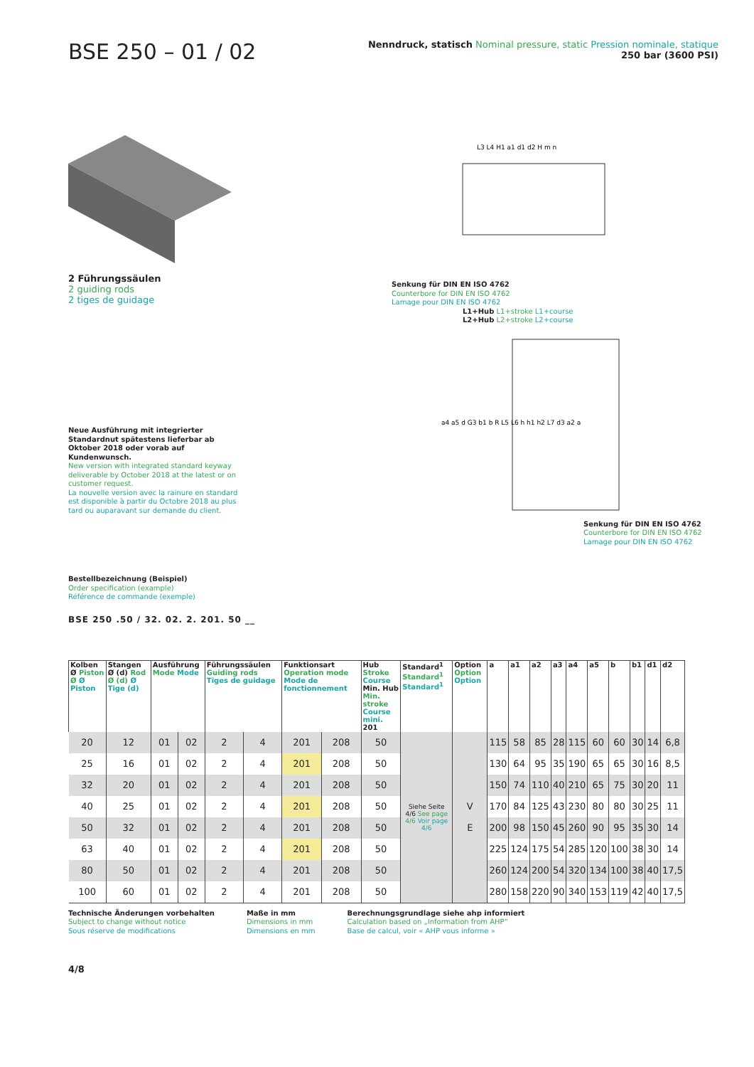BSE 250 – 01 / 02
Nenndruck, statisch Nominal pressure, static Pression nominale, statique
250 bar (3600 PSI)
2 Führungssäulen
2 guiding rods
2 tiges de guidage
Neue Ausführung mit integrierter Standardnut spätestens lieferbar ab Oktober 2018 oder vorab auf Kundenwunsch.
New version with integrated standard keyway deliverable by October 2018 at the latest or on customer request.
La nouvelle version avec la rainure en standard est disponible à partir du Octobre 2018 au plus tard ou auparavant sur demande du client.
L3 L4 H1 a1 d1 d2 H m n
Senkung für DIN EN ISO 4762
Counterbore for DIN EN ISO 4762
Lamage pour DIN EN ISO 4762
L1+Hub L1+stroke L1+course
L2+Hub L2+stroke L2+course
a4 a5 d G3 b1 b R L5 L6 h h1 h2 L7 d3 a2 a
Senkung für DIN EN ISO 4762
Counterbore for DIN EN ISO 4762
Lamage pour DIN EN ISO 4762
Bestellbezeichnung (Beispiel)
Order specification (example)
Référence de commande (exemple)
BSE 250 .50 / 32. 02. 2. 201. 50 __
| Kolben Ø Piston Ø Ø Piston | Stangen Ø (d) Rod Ø (d) Ø Tige (d) | Ausführung Mode Mode | | Führungssäulen Guiding rods Tiges de guidage | | Funktionsart Operation mode Mode de fonctionnement | | Hub Stroke Course Min. Hub Min. stroke Course mini. 201 | Standard<sup>1</sup> Standard<sup>1</sup> Standard<sup>1</sup> | Option Option Option | a | a1 | a2 | a3 | a4 | a5 | b | b1 | d1 | d2 |
| --- | --- | --- | --- | --- | --- | --- | --- | --- | --- | --- | --- | --- | --- | --- | --- | --- | --- | --- | --- | --- |
| 20 | 12 | 01 | 02 | 2 | 4 | 201 | 208 | 50 | Siehe Seite 4/6 See page 4/6 Voir page 4/6 | V E | 115 | 58 | 85 | 28 | 115 | 60 | 60 | 30 | 14 | 6,8 |
| 25 | 16 | 01 | 02 | 2 | 4 | 201 | 208 | 50 | | | 130 | 64 | 95 | 35 | 190 | 65 | 65 | 30 | 16 | 8,5 |
| 32 | 20 | 01 | 02 | 2 | 4 | 201 | 208 | 50 | | | 150 | 74 | 110 | 40 | 210 | 65 | 75 | 30 | 20 | 11 |
| 40 | 25 | 01 | 02 | 2 | 4 | 201 | 208 | 50 | | | 170 | 84 | 125 | 43 | 230 | 80 | 80 | 30 | 25 | 11 |
| 50 | 32 | 01 | 02 | 2 | 4 | 201 | 208 | 50 | | | 200 | 98 | 150 | 45 | 260 | 90 | 95 | 35 | 30 | 14 |
| 63 | 40 | 01 | 02 | 2 | 4 | 201 | 208 | 50 | | | 225 | 124 | 175 | 54 | 285 | 120 | 100 | 38 | 30 | 14 |
| 80 | 50 | 01 | 02 | 2 | 4 | 201 | 208 | 50 | | | 260 | 124 | 200 | 54 | 320 | 134 | 100 | 38 | 40 | 17,5 |
| 100 | 60 | 01 | 02 | 2 | 4 | 201 | 208 | 50 | | | 280 | 158 | 220 | 90 | 340 | 153 | 119 | 42 | 40 | 17,5 |
Technische Änderungen vorbehalten
Subject to change without notice
Sous réserve de modifications
Maße in mm
Dimensions in mm
Dimensions en mm
Berechnungsgrundlage siehe ahp informiert
Calculation based on „Information from AHP“
Base de calcul, voir « AHP vous informe »
4/8